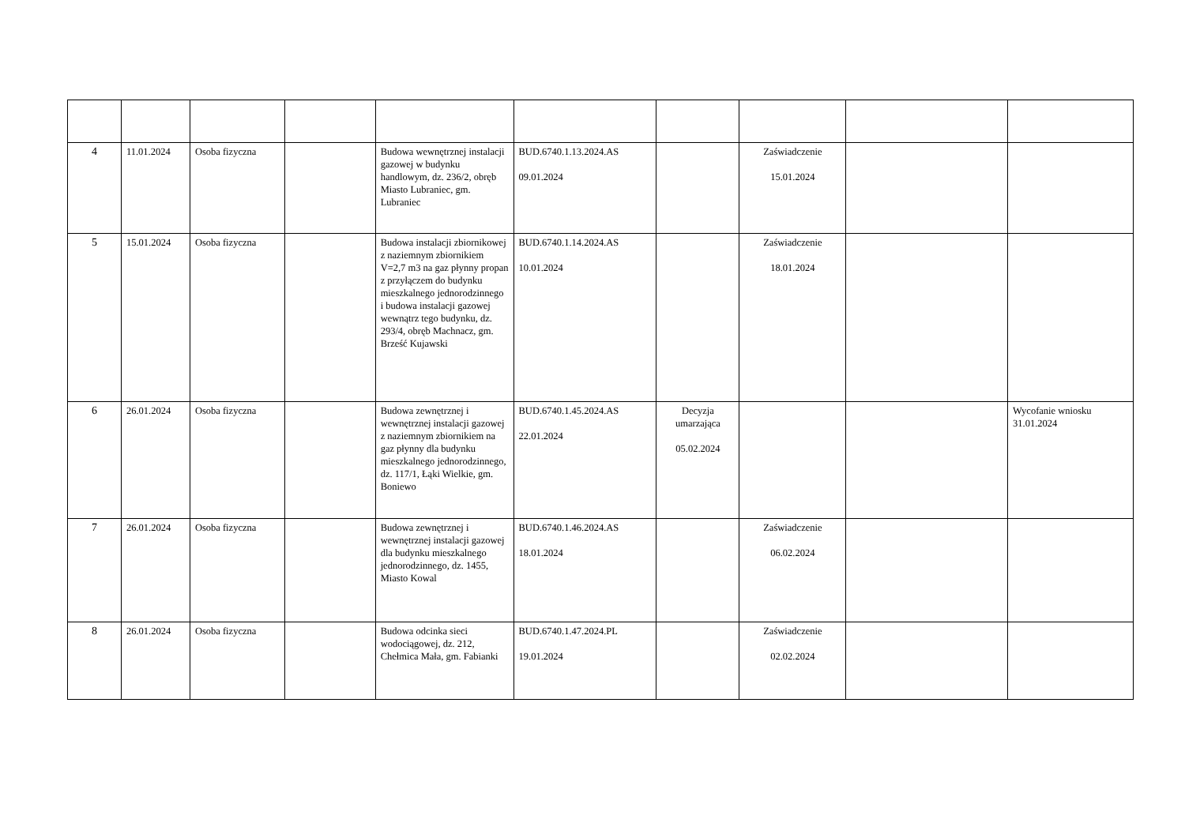| 4 | 11.01.2024 | Osoba fizyczna | | Budowa wewnętrznej instalacji gazowej w budynku handlowym, dz. 236/2, obręb Miasto Lubraniec, gm. Lubraniec | BUD.6740.1.13.2024.AS 09.01.2024 | | Zaświadczenie 15.01.2024 | | |
| 5 | 15.01.2024 | Osoba fizyczna | | Budowa instalacji zbiornikowej z naziemnym zbiornikiem V=2,7 m3 na gaz płynny propan z przyłączem do budynku mieszkalnego jednorodzinnego i budowa instalacji gazowej wewnątrz tego budynku, dz. 293/4, obręb Machnacz, gm. Brześć Kujawski | BUD.6740.1.14.2024.AS 10.01.2024 | | Zaświadczenie 18.01.2024 | | |
| 6 | 26.01.2024 | Osoba fizyczna | | Budowa zewnętrznej i wewnętrznej instalacji gazowej z naziemnym zbiornikiem na gaz płynny dla budynku mieszkalnego jednorodzinnego, dz. 117/1, Łąki Wielkie, gm. Boniewo | BUD.6740.1.45.2024.AS 22.01.2024 | Decyzja umarzająca 05.02.2024 | | | Wycofanie wniosku 31.01.2024 |
| 7 | 26.01.2024 | Osoba fizyczna | | Budowa zewnętrznej i wewnętrznej instalacji gazowej dla budynku mieszkalnego jednorodzinnego, dz. 1455, Miasto Kowal | BUD.6740.1.46.2024.AS 18.01.2024 | | Zaświadczenie 06.02.2024 | | |
| 8 | 26.01.2024 | Osoba fizyczna | | Budowa odcinka sieci wodociągowej, dz. 212, Chełmica Mała, gm. Fabianki | BUD.6740.1.47.2024.PL 19.01.2024 | | Zaświadczenie 02.02.2024 | | |